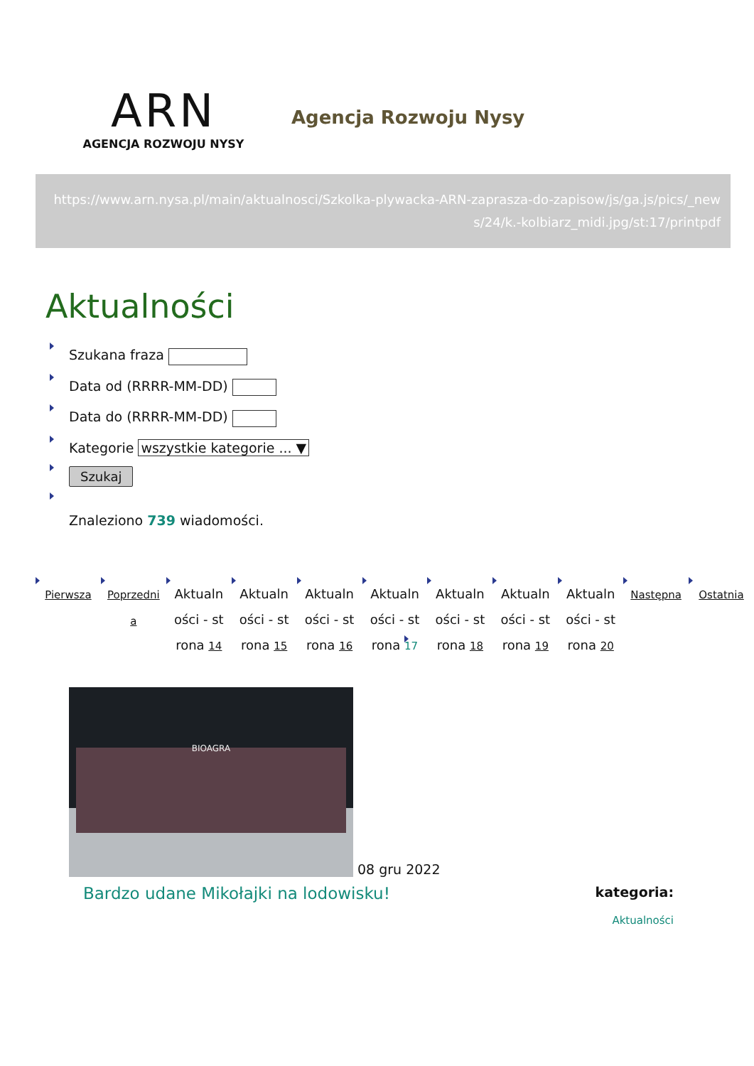ARN
AGENCJA ROZWOJU NYSY
Agencja Rozwoju Nysy
https://www.arn.nysa.pl/main/aktualnosci/Szkolka-plywacka-ARN-zaprasza-do-zapisow/js/ga.js/pics/_news/24/k.-kolbiarz_midi.jpg/st:17/printpdf
Aktualności
Szukana fraza
Data od (RRRR-MM-DD)
Data do (RRRR-MM-DD)
Kategorie wszystkie kategorie ... ▼
Szukaj
Znaleziono 739 wiadomości.
Pierwsza Poprzednia Aktualności - strona 14 Aktualności - strona 15 Aktualności - strona 16 Aktualności - strona 17 Aktualności - strona 18 Aktualności - strona 19 Aktualności - strona 20 Następna Ostatnia
BIOAGRA
08 gru 2022
Bardzo udane Mikołajki na lodowisku!
kategoria:
Aktualności